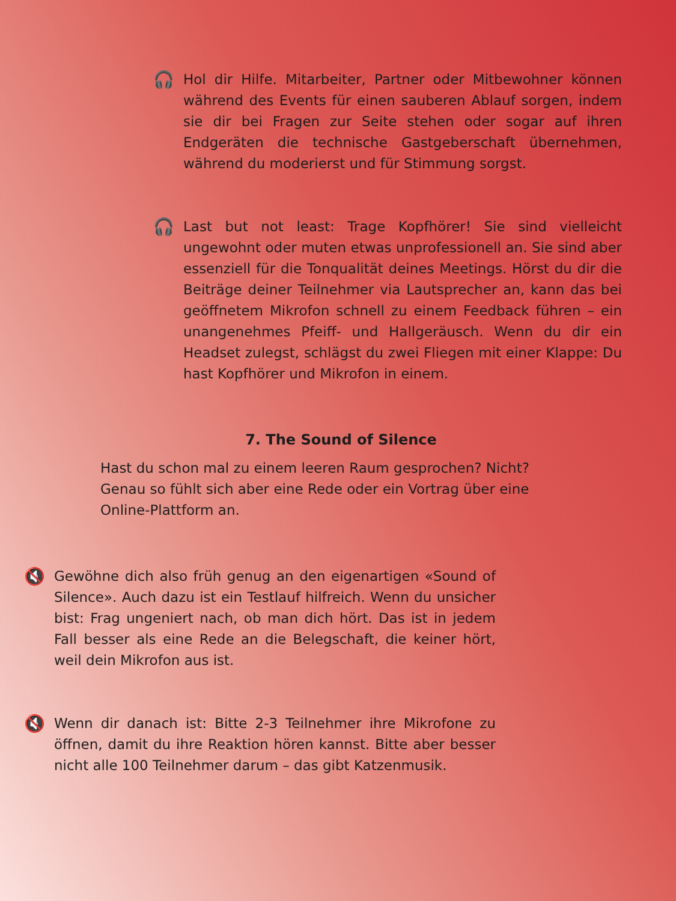🎧
Hol dir Hilfe. Mitarbeiter, Partner oder Mitbewohner können während des Events für einen sauberen Ablauf sorgen, indem sie dir bei Fragen zur Seite stehen oder sogar auf ihren Endgeräten die technische Gastgeberschaft übernehmen, während du moderierst und für Stimmung sorgst.
🎧
Last but not least: Trage Kopfhörer! Sie sind vielleicht ungewohnt oder muten etwas unprofessionell an. Sie sind aber essenziell für die Tonqualität deines Meetings. Hörst du dir die Beiträge deiner Teilnehmer via Lautsprecher an, kann das bei geöffnetem Mikrofon schnell zu einem Feedback führen – ein unangenehmes Pfeiff- und Hallgeräusch. Wenn du dir ein Headset zulegst, schlägst du zwei Fliegen mit einer Klappe: Du hast Kopfhörer und Mikrofon in einem.
7. The Sound of Silence
Hast du schon mal zu einem leeren Raum gesprochen? Nicht? Genau so fühlt sich aber eine Rede oder ein Vortrag über eine Online-Plattform an.
🔇
Gewöhne dich also früh genug an den eigenartigen «Sound of Silence». Auch dazu ist ein Testlauf hilfreich. Wenn du unsicher bist: Frag ungeniert nach, ob man dich hört. Das ist in jedem Fall besser als eine Rede an die Belegschaft, die keiner hört, weil dein Mikrofon aus ist.
🔇
Wenn dir danach ist: Bitte 2-3 Teilnehmer ihre Mikrofone zu öffnen, damit du ihre Reaktion hören kannst. Bitte aber besser nicht alle 100 Teilnehmer darum – das gibt Katzenmusik.